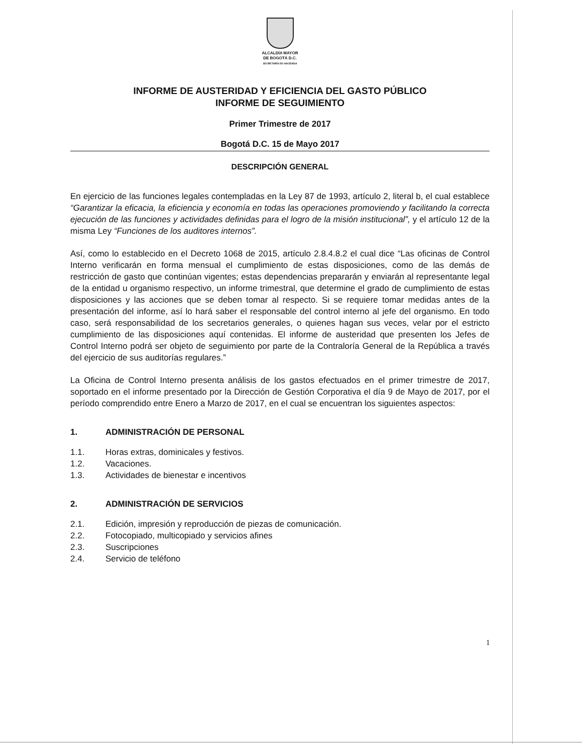ALCALDÍA MAYOR
DE BOGOTÁ D.C.
SECRETARÍA DE HACIENDA
INFORME DE AUSTERIDAD Y EFICIENCIA DEL GASTO PÚBLICO
INFORME DE SEGUIMIENTO
Primer Trimestre de 2017
Bogotá D.C. 15 de Mayo 2017
DESCRIPCIÓN GENERAL
En ejercicio de las funciones legales contempladas en la Ley 87 de 1993, artículo 2, literal b, el cual establece “Garantizar la eficacia, la eficiencia y economía en todas las operaciones promoviendo y facilitando la correcta ejecución de las funciones y actividades definidas para el logro de la misión institucional”, y el artículo 12 de la misma Ley “Funciones de los auditores internos”.
Así, como lo establecido en el Decreto 1068 de 2015, artículo 2.8.4.8.2 el cual dice “Las oficinas de Control Interno verificarán en forma mensual el cumplimiento de estas disposiciones, como de las demás de restricción de gasto que continúan vigentes; estas dependencias prepararán y enviarán al representante legal de la entidad u organismo respectivo, un informe trimestral, que determine el grado de cumplimiento de estas disposiciones y las acciones que se deben tomar al respecto. Si se requiere tomar medidas antes de la presentación del informe, así lo hará saber el responsable del control interno al jefe del organismo. En todo caso, será responsabilidad de los secretarios generales, o quienes hagan sus veces, velar por el estricto cumplimiento de las disposiciones aquí contenidas. El informe de austeridad que presenten los Jefes de Control Interno podrá ser objeto de seguimiento por parte de la Contraloría General de la República a través del ejercicio de sus auditorías regulares.”
La Oficina de Control Interno presenta análisis de los gastos efectuados en el primer trimestre de 2017, soportado en el informe presentado por la Dirección de Gestión Corporativa el día 9 de Mayo de 2017, por el período comprendido entre Enero a Marzo de 2017, en el cual se encuentran los siguientes aspectos:
1. ADMINISTRACIÓN DE PERSONAL
1.1. Horas extras, dominicales y festivos.
1.2. Vacaciones.
1.3. Actividades de bienestar e incentivos
2. ADMINISTRACIÓN DE SERVICIOS
2.1. Edición, impresión y reproducción de piezas de comunicación.
2.2. Fotocopiado, multicopiado y servicios afines
2.3. Suscripciones
2.4. Servicio de teléfono
1